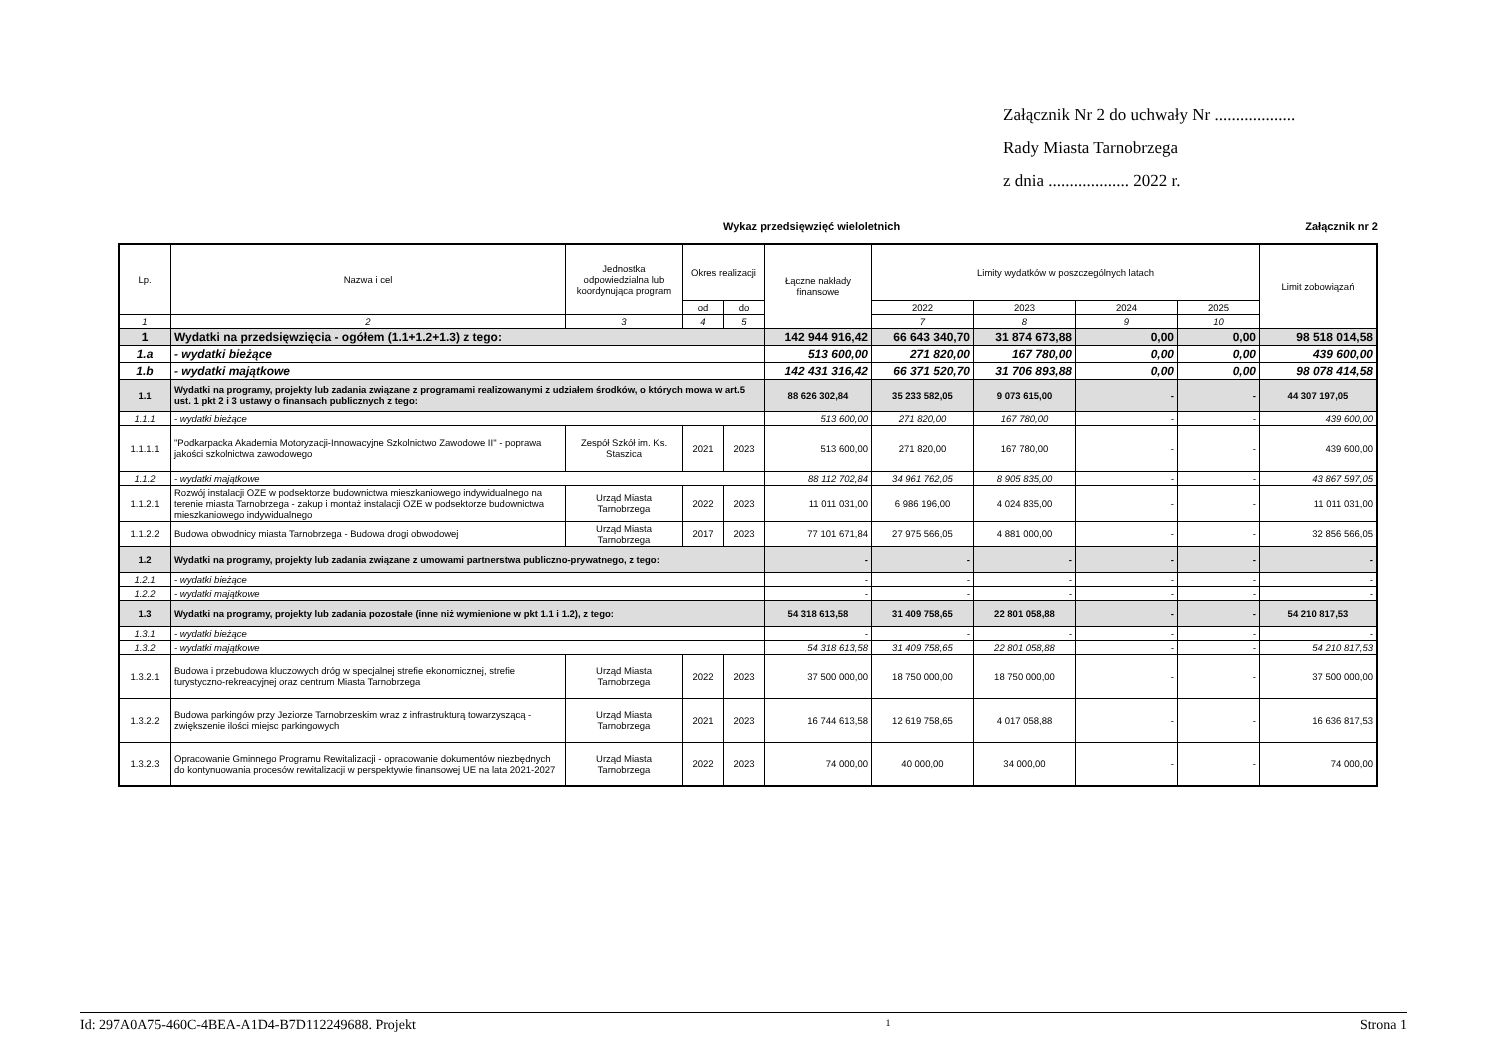Załącznik Nr 2 do uchwały Nr ...................
Rady Miasta Tarnobrzega
z dnia ................... 2022 r.
Załącznik nr 2
Wykaz przedsięwzięć wieloletnich
| Lp. | Nazwa i cel | Jednostka odpowiedzialna lub koordynująca program | Okres realizacji | | Łączne nakłady finansowe | Limity wydatków w poszczególnych latach | | | | Limit zobowiązań |
| --- | --- | --- | --- | --- | --- | --- | --- | --- | --- | --- |
| | | | od | do | | 2022 | 2023 | 2024 | 2025 | |
| 1 | 2 | 3 | 4 | 5 | | 7 | 8 | 9 | 10 | |
| 1 | Wydatki na przedsięwzięcia - ogółem (1.1+1.2+1.3) z tego: | | | | 142 944 916,42 | 66 643 340,70 | 31 874 673,88 | 0,00 | 0,00 | 98 518 014,58 |
| 1.a | - wydatki bieżące | | | | 513 600,00 | 271 820,00 | 167 780,00 | 0,00 | 0,00 | 439 600,00 |
| 1.b | - wydatki majątkowe | | | | 142 431 316,42 | 66 371 520,70 | 31 706 893,88 | 0,00 | 0,00 | 98 078 414,58 |
| 1.1 | Wydatki na programy, projekty lub zadania związane z programami realizowanymi z udziałem środków, o których mowa w art.5 ust. 1 pkt 2 i 3 ustawy o finansach publicznych z tego: | | | | 88 626 302,84 | 35 233 582,05 | 9 073 615,00 | - | - | 44 307 197,05 |
| 1.1.1 | - wydatki bieżące | | | | 513 600,00 | 271 820,00 | 167 780,00 | - | - | 439 600,00 |
| 1.1.1.1 | "Podkarpacka Akademia Motoryzacji-Innowacyjne Szkolnictwo Zawodowe II" - poprawa jakości szkolnictwa zawodowego | Zespół Szkół im. Ks. Staszica | 2021 | 2023 | 513 600,00 | 271 820,00 | 167 780,00 | - | - | 439 600,00 |
| 1.1.2 | - wydatki majątkowe | | | | 88 112 702,84 | 34 961 762,05 | 8 905 835,00 | - | - | 43 867 597,05 |
| 1.1.2.1 | Rozwój instalacji OZE w podsektorze budownictwa mieszkaniowego indywidualnego na terenie miasta Tarnobrzega - zakup i montaż instalacji OZE w podsektorze budownictwa mieszkaniowego indywidualnego | Urząd Miasta Tarnobrzega | 2022 | 2023 | 11 011 031,00 | 6 986 196,00 | 4 024 835,00 | - | - | 11 011 031,00 |
| 1.1.2.2 | Budowa obwodnicy miasta Tarnobrzega - Budowa drogi obwodowej | Urząd Miasta Tarnobrzega | 2017 | 2023 | 77 101 671,84 | 27 975 566,05 | 4 881 000,00 | - | - | 32 856 566,05 |
| 1.2 | Wydatki na programy, projekty lub zadania związane z umowami partnerstwa publiczno-prywatnego, z tego: | | | | - | - | - | - | - | - |
| 1.2.1 | - wydatki bieżące | | | | - | - | - | - | - | - |
| 1.2.2 | - wydatki majątkowe | | | | - | - | - | - | - | - |
| 1.3 | Wydatki na programy, projekty lub zadania pozostałe (inne niż wymienione w pkt 1.1 i 1.2), z tego: | | | | 54 318 613,58 | 31 409 758,65 | 22 801 058,88 | - | - | 54 210 817,53 |
| 1.3.1 | - wydatki bieżące | | | | - | - | - | - | - | - |
| 1.3.2 | - wydatki majątkowe | | | | 54 318 613,58 | 31 409 758,65 | 22 801 058,88 | - | - | 54 210 817,53 |
| 1.3.2.1 | Budowa i przebudowa kluczowych dróg w specjalnej strefie ekonomicznej, strefie turystyczno-rekreacyjnej oraz centrum Miasta Tarnobrzega | Urząd Miasta Tarnobrzega | 2022 | 2023 | 37 500 000,00 | 18 750 000,00 | 18 750 000,00 | - | - | 37 500 000,00 |
| 1.3.2.2 | Budowa parkingów przy Jeziorze Tarnobrzeskim wraz z infrastrukturą towarzyszącą - zwiększenie ilości miejsc parkingowych | Urząd Miasta Tarnobrzega | 2021 | 2023 | 16 744 613,58 | 12 619 758,65 | 4 017 058,88 | - | - | 16 636 817,53 |
| 1.3.2.3 | Opracowanie Gminnego Programu Rewitalizacji - opracowanie dokumentów niezbędnych do kontynuowania procesów rewitalizacji w perspektywie finansowej UE na lata 2021-2027 | Urząd Miasta Tarnobrzega | 2022 | 2023 | 74 000,00 | 40 000,00 | 34 000,00 | - | - | 74 000,00 |
Id: 297A0A75-460C-4BEA-A1D4-B7D112249688. Projekt 1 Strona 1